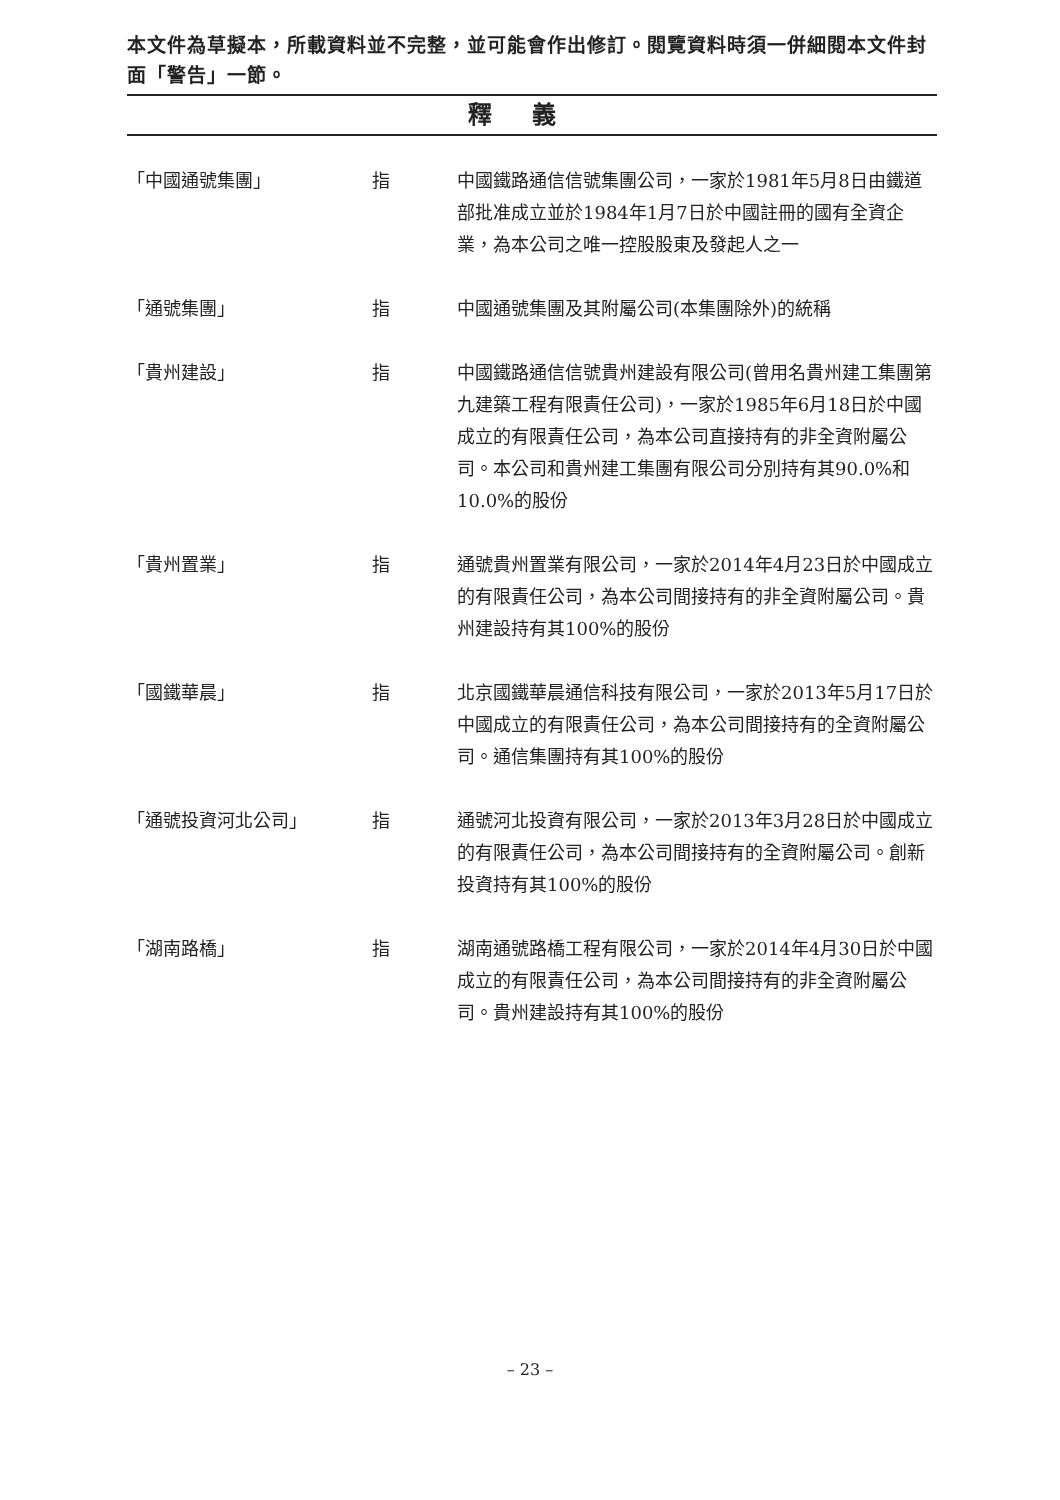本文件為草擬本，所載資料並不完整，並可能會作出修訂。閱覽資料時須一併細閱本文件封面「警告」一節。
釋義
「中國通號集團」 指 中國鐵路通信信號集團公司，一家於1981年5月8日由鐵道部批准成立並於1984年1月7日於中國註冊的國有全資企業，為本公司之唯一控股股東及發起人之一
「通號集團」 指 中國通號集團及其附屬公司(本集團除外)的統稱
「貴州建設」 指 中國鐵路通信信號貴州建設有限公司(曾用名貴州建工集團第九建築工程有限責任公司)，一家於1985年6月18日於中國成立的有限責任公司，為本公司直接持有的非全資附屬公司。本公司和貴州建工集團有限公司分別持有其90.0%和10.0%的股份
「貴州置業」 指 通號貴州置業有限公司，一家於2014年4月23日於中國成立的有限責任公司，為本公司間接持有的非全資附屬公司。貴州建設持有其100%的股份
「國鐵華晨」 指 北京國鐵華晨通信科技有限公司，一家於2013年5月17日於中國成立的有限責任公司，為本公司間接持有的全資附屬公司。通信集團持有其100%的股份
「通號投資河北公司」 指 通號河北投資有限公司，一家於2013年3月28日於中國成立的有限責任公司，為本公司間接持有的全資附屬公司。創新投資持有其100%的股份
「湖南路橋」 指 湖南通號路橋工程有限公司，一家於2014年4月30日於中國成立的有限責任公司，為本公司間接持有的非全資附屬公司。貴州建設持有其100%的股份
– 23 –